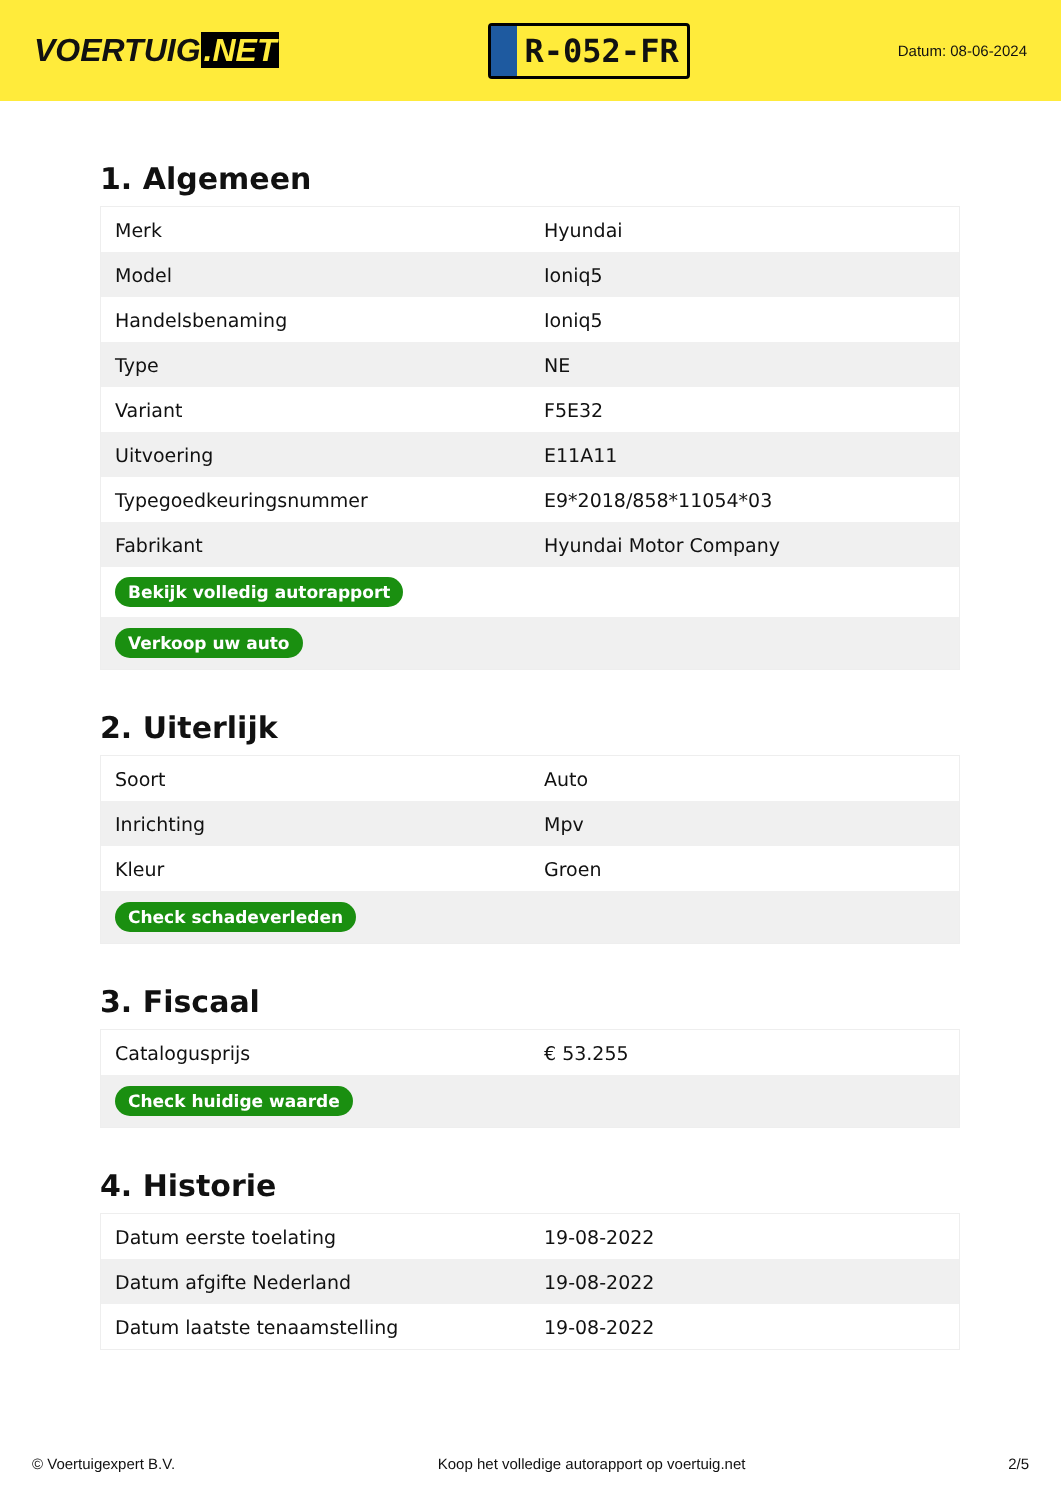VOERTUIG.NET
R-052-FR
Datum: 08-06-2024
1. Algemeen
| Merk | Hyundai |
| Model | Ioniq5 |
| Handelsbenaming | Ioniq5 |
| Type | NE |
| Variant | F5E32 |
| Uitvoering | E11A11 |
| Typegoedkeuringsnummer | E9*2018/858*11054*03 |
| Fabrikant | Hyundai Motor Company |
| Bekijk volledig autorapport | |
| Verkoop uw auto | |
2. Uiterlijk
| Soort | Auto |
| Inrichting | Mpv |
| Kleur | Groen |
| Check schadeverleden | |
3. Fiscaal
| Catalogusprijs | € 53.255 |
| Check huidige waarde | |
4. Historie
| Datum eerste toelating | 19-08-2022 |
| Datum afgifte Nederland | 19-08-2022 |
| Datum laatste tenaamstelling | 19-08-2022 |
© Voertuigexpert B.V. Koop het volledige autorapport op voertuig.net 2/5